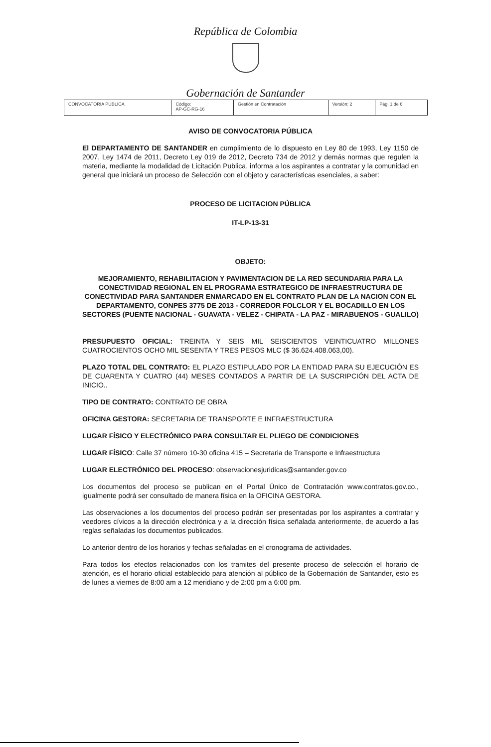República de Colombia
Gobernación de Santander
| CONVOCATORIA PÚBLICA | Código: AP-GC-RG-16 | Gestión en Contratación | Versión: 2 | Pág. 1 de 6 |
AVISO DE CONVOCATORIA PÚBLICA
El DEPARTAMENTO DE SANTANDER en cumplimiento de lo dispuesto en Ley 80 de 1993, Ley 1150 de 2007, Ley 1474 de 2011, Decreto Ley 019 de 2012, Decreto 734 de 2012 y demás normas que regulen la materia, mediante la modalidad de Licitación Publica, informa a los aspirantes a contratar y la comunidad en general que iniciará un proceso de Selección con el objeto y características esenciales, a saber:
PROCESO DE LICITACION PÚBLICA
IT-LP-13-31
OBJETO:
MEJORAMIENTO, REHABILITACION Y PAVIMENTACION DE LA RED SECUNDARIA PARA LA CONECTIVIDAD REGIONAL EN EL PROGRAMA ESTRATEGICO DE INFRAESTRUCTURA DE CONECTIVIDAD PARA SANTANDER ENMARCADO EN EL CONTRATO PLAN DE LA NACION CON EL DEPARTAMENTO, CONPES 3775 DE 2013 - CORREDOR FOLCLOR Y EL BOCADILLO EN LOS SECTORES (PUENTE NACIONAL - GUAVATA - VELEZ - CHIPATA - LA PAZ - MIRABUENOS - GUALILO)
PRESUPUESTO OFICIAL: TREINTA Y SEIS MIL SEISCIENTOS VEINTICUATRO MILLONES CUATROCIENTOS OCHO MIL SESENTA Y TRES PESOS MLC ($ 36.624.408.063,00).
PLAZO TOTAL DEL CONTRATO: EL PLAZO ESTIPULADO POR LA ENTIDAD PARA SU EJECUCIÓN ES DE CUARENTA Y CUATRO (44) MESES CONTADOS A PARTIR DE LA SUSCRIPCIÓN DEL ACTA DE INICIO..
TIPO DE CONTRATO: CONTRATO DE OBRA
OFICINA GESTORA: SECRETARIA DE TRANSPORTE E INFRAESTRUCTURA
LUGAR FÍSICO Y ELECTRÓNICO PARA CONSULTAR EL PLIEGO DE CONDICIONES
LUGAR FÍSICO: Calle 37 número 10-30 oficina 415 – Secretaria de Transporte e Infraestructura
LUGAR ELECTRÓNICO DEL PROCESO: observacionesjuridicas@santander.gov.co
Los documentos del proceso se publican en el Portal Único de Contratación www.contratos.gov.co., igualmente podrá ser consultado de manera física en la OFICINA GESTORA.
Las observaciones a los documentos del proceso podrán ser presentadas por los aspirantes a contratar y veedores cívicos a la dirección electrónica y a la dirección física señalada anteriormente, de acuerdo a las reglas señaladas los documentos publicados.
Lo anterior dentro de los horarios y fechas señaladas en el cronograma de actividades.
Para todos los efectos relacionados con los tramites del presente proceso de selección el horario de atención, es el horario oficial establecido para atención al público de la Gobernación de Santander, esto es de lunes a viernes de 8:00 am a 12 meridiano y de 2:00 pm a 6:00 pm.